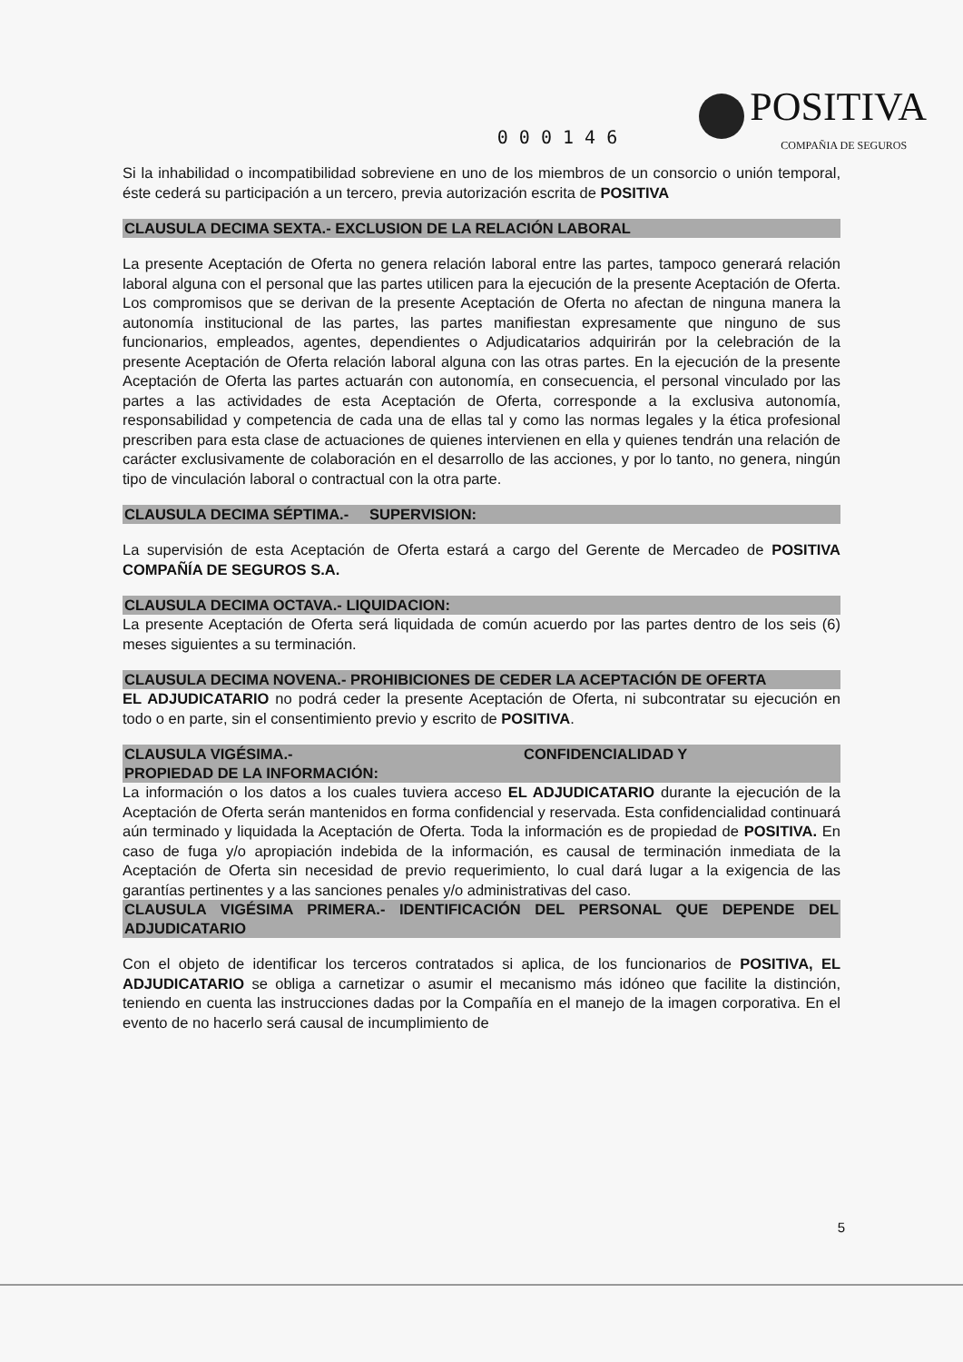0 0 0 1 4 6
POSITIVA
COMPAÑIA DE SEGUROS
Si la inhabilidad o incompatibilidad sobreviene en uno de los miembros de un consorcio o unión temporal, éste cederá su participación a un tercero, previa autorización escrita de POSITIVA
CLAUSULA DECIMA SEXTA.- EXCLUSION DE LA RELACIÓN LABORAL
La presente Aceptación de Oferta no genera relación laboral entre las partes, tampoco generará relación laboral alguna con el personal que las partes utilicen para la ejecución de la presente Aceptación de Oferta. Los compromisos que se derivan de la presente Aceptación de Oferta no afectan de ninguna manera la autonomía institucional de las partes, las partes manifiestan expresamente que ninguno de sus funcionarios, empleados, agentes, dependientes o Adjudicatarios adquirirán por la celebración de la presente Aceptación de Oferta relación laboral alguna con las otras partes. En la ejecución de la presente Aceptación de Oferta las partes actuarán con autonomía, en consecuencia, el personal vinculado por las partes a las actividades de esta Aceptación de Oferta, corresponde a la exclusiva autonomía, responsabilidad y competencia de cada una de ellas tal y como las normas legales y la ética profesional prescriben para esta clase de actuaciones de quienes intervienen en ella y quienes tendrán una relación de carácter exclusivamente de colaboración en el desarrollo de las acciones, y por lo tanto, no genera, ningún tipo de vinculación laboral o contractual con la otra parte.
CLAUSULA DECIMA SÉPTIMA.- SUPERVISION:
La supervisión de esta Aceptación de Oferta estará a cargo del Gerente de Mercadeo de POSITIVA COMPAÑÍA DE SEGUROS S.A.
CLAUSULA DECIMA OCTAVA.- LIQUIDACION:
La presente Aceptación de Oferta será liquidada de común acuerdo por las partes dentro de los seis (6) meses siguientes a su terminación.
CLAUSULA DECIMA NOVENA.- PROHIBICIONES DE CEDER LA ACEPTACIÓN DE OFERTA
EL ADJUDICATARIO no podrá ceder la presente Aceptación de Oferta, ni subcontratar su ejecución en todo o en parte, sin el consentimiento previo y escrito de POSITIVA.
CLAUSULA VIGÉSIMA.- CONFIDENCIALIDAD Y
PROPIEDAD DE LA INFORMACIÓN:
La información o los datos a los cuales tuviera acceso EL ADJUDICATARIO durante la ejecución de la Aceptación de Oferta serán mantenidos en forma confidencial y reservada. Esta confidencialidad continuará aún terminado y liquidada la Aceptación de Oferta. Toda la información es de propiedad de POSITIVA. En caso de fuga y/o apropiación indebida de la información, es causal de terminación inmediata de la Aceptación de Oferta sin necesidad de previo requerimiento, lo cual dará lugar a la exigencia de las garantías pertinentes y a las sanciones penales y/o administrativas del caso.
CLAUSULA VIGÉSIMA PRIMERA.- IDENTIFICACIÓN DEL PERSONAL QUE DEPENDE DEL ADJUDICATARIO
Con el objeto de identificar los terceros contratados si aplica, de los funcionarios de POSITIVA, EL ADJUDICATARIO se obliga a carnetizar o asumir el mecanismo más idóneo que facilite la distinción, teniendo en cuenta las instrucciones dadas por la Compañía en el manejo de la imagen corporativa. En el evento de no hacerlo será causal de incumplimiento de
5